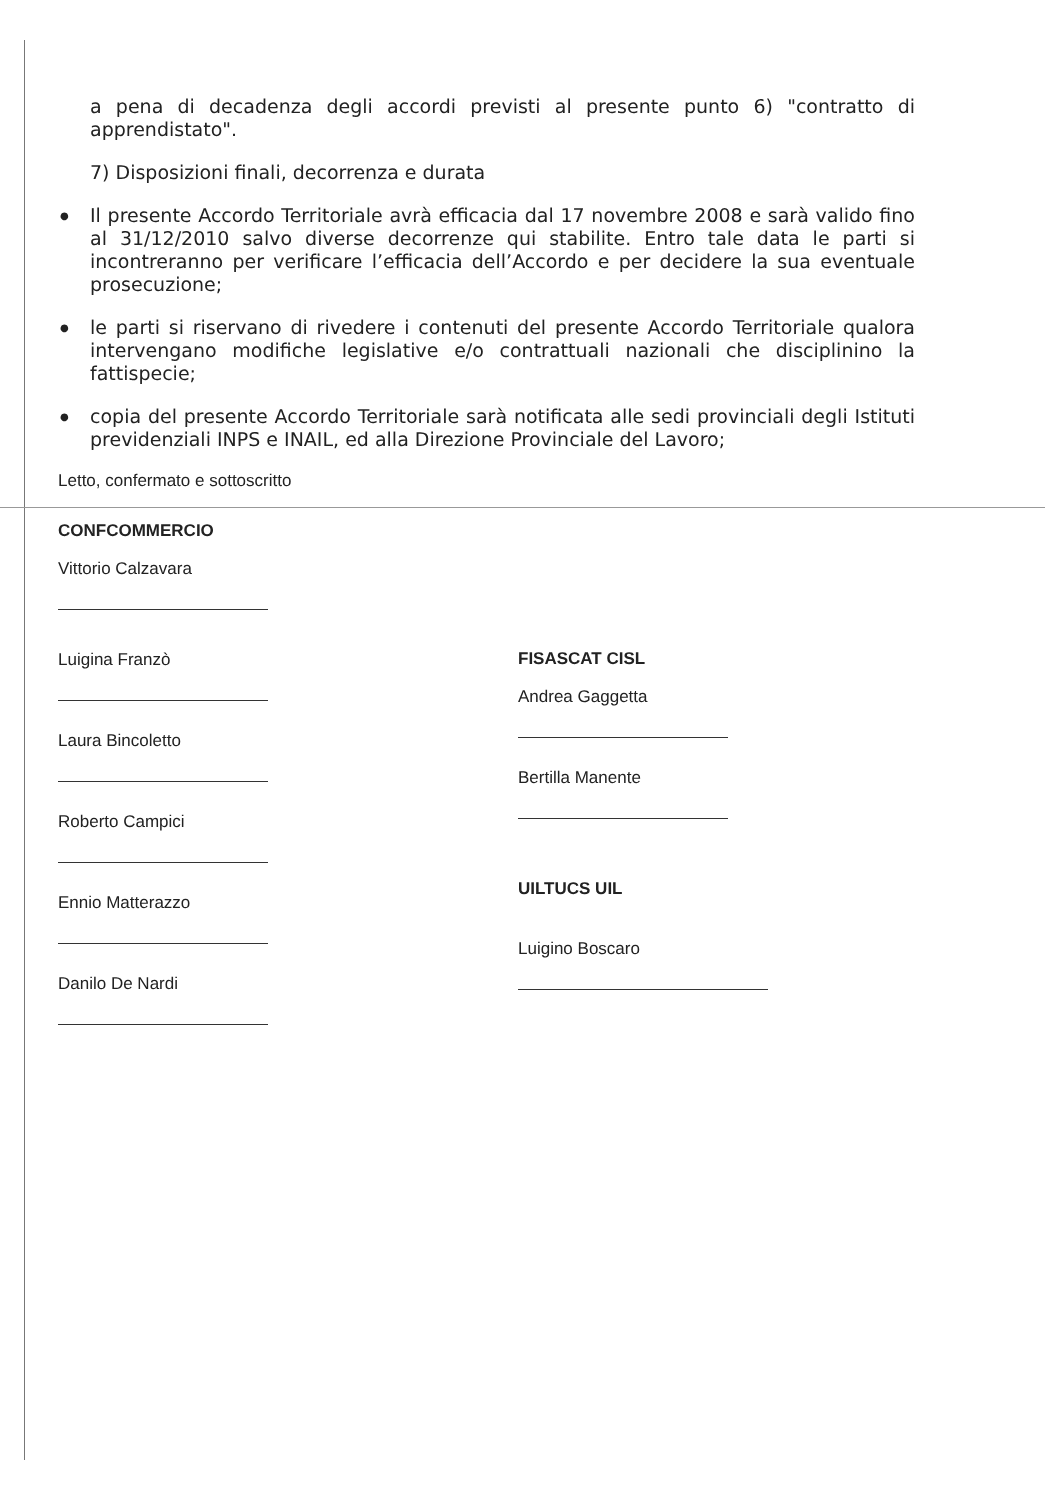a pena di decadenza degli accordi previsti al presente punto 6) "contratto di apprendistato".
7) Disposizioni finali, decorrenza e durata
● Il presente Accordo Territoriale avrà efficacia dal 17 novembre 2008 e sarà valido fino al 31/12/2010 salvo diverse decorrenze qui stabilite. Entro tale data le parti si incontreranno per verificare l’efficacia dell’Accordo e per decidere la sua eventuale prosecuzione;
● le parti si riservano di rivedere i contenuti del presente Accordo Territoriale qualora intervengano modifiche legislative e/o contrattuali nazionali che disciplinino la fattispecie;
● copia del presente Accordo Territoriale sarà notificata alle sedi provinciali degli Istituti previdenziali INPS e INAIL, ed alla Direzione Provinciale del Lavoro;
Letto, confermato e sottoscritto
CONFCOMMERCIO
Vittorio Calzavara
Luigina Franzò
Laura Bincoletto
Roberto Campici
Ennio Matterazzo
Danilo De Nardi
FISASCAT CISL
Andrea Gaggetta
Bertilla Manente
UILTUCS UIL
Luigino Boscaro